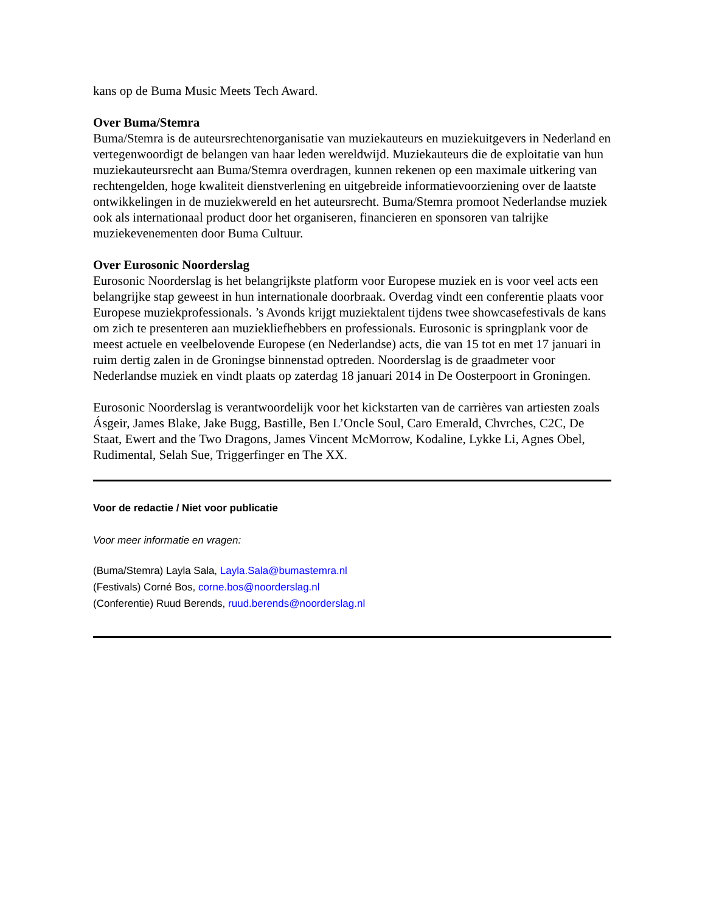kans op de Buma Music Meets Tech Award.
Over Buma/Stemra
Buma/Stemra is de auteursrechtenorganisatie van muziekauteurs en muziekuitgevers in Nederland en vertegenwoordigt de belangen van haar leden wereldwijd. Muziekauteurs die de exploitatie van hun muziekauteursrecht aan Buma/Stemra overdragen, kunnen rekenen op een maximale uitkering van rechtengelden, hoge kwaliteit dienstverlening en uitgebreide informatievoorziening over de laatste ontwikkelingen in de muziekwereld en het auteursrecht. Buma/Stemra promoot Nederlandse muziek ook als internationaal product door het organiseren, financieren en sponsoren van talrijke muziekevenementen door Buma Cultuur.
Over Eurosonic Noorderslag
Eurosonic Noorderslag is het belangrijkste platform voor Europese muziek en is voor veel acts een belangrijke stap geweest in hun internationale doorbraak. Overdag vindt een conferentie plaats voor Europese muziekprofessionals. ’s Avonds krijgt muziektalent tijdens twee showcasefestivals de kans om zich te presenteren aan muziekliefhebbers en professionals. Eurosonic is springplank voor de meest actuele en veelbelovende Europese (en Nederlandse) acts, die van 15 tot en met 17 januari in ruim dertig zalen in de Groningse binnenstad optreden. Noorderslag is de graadmeter voor Nederlandse muziek en vindt plaats op zaterdag 18 januari 2014 in De Oosterpoort in Groningen.
Eurosonic Noorderslag is verantwoordelijk voor het kickstarten van de carrières van artiesten zoals Ásgeir, James Blake, Jake Bugg, Bastille, Ben L’Oncle Soul, Caro Emerald, Chvrches, C2C, De Staat, Ewert and the Two Dragons, James Vincent McMorrow, Kodaline, Lykke Li, Agnes Obel, Rudimental, Selah Sue, Triggerfinger en The XX.
Voor de redactie / Niet voor publicatie
Voor meer informatie en vragen:
(Buma/Stemra) Layla Sala, Layla.Sala@bumastemra.nl
(Festivals) Corné Bos, corne.bos@noorderslag.nl
(Conferentie) Ruud Berends, ruud.berends@noorderslag.nl